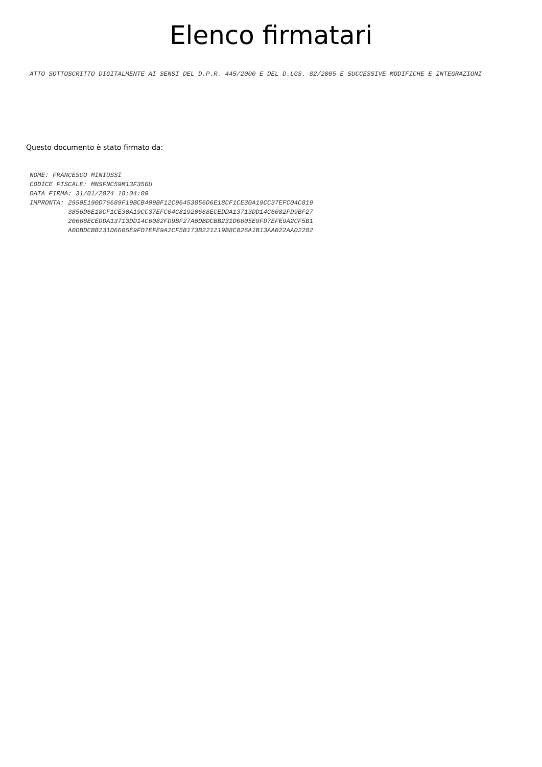Elenco firmatari
ATTO SOTTOSCRITTO DIGITALMENTE AI SENSI DEL D.P.R. 445/2000 E DEL D.LGS. 82/2005 E SUCCESSIVE MODIFICHE E INTEGRAZIONI
Questo documento è stato firmato da:
NOME: FRANCESCO MINIUSSI CODICE FISCALE: MNSFNC59M13F356U DATA FIRMA: 31/01/2024 18:04:09 IMPRONTA: 2950E190D76689F19BCB409BF12C96453856D6E18CF1CE30A19CC37EFC04C819 3856D6E18CF1CE30A19CC37EFC04C81920668ECEDDA13713DD14C6082FD9BF27 20668ECEDDA13713DD14C6082FD9BF27A0DBDCBB231D6605E9FD7EFE9A2CF5B1 A0DBDCBB231D6605E9FD7EFE9A2CF5B173B221219B8C026A1B13AAB22AA02202